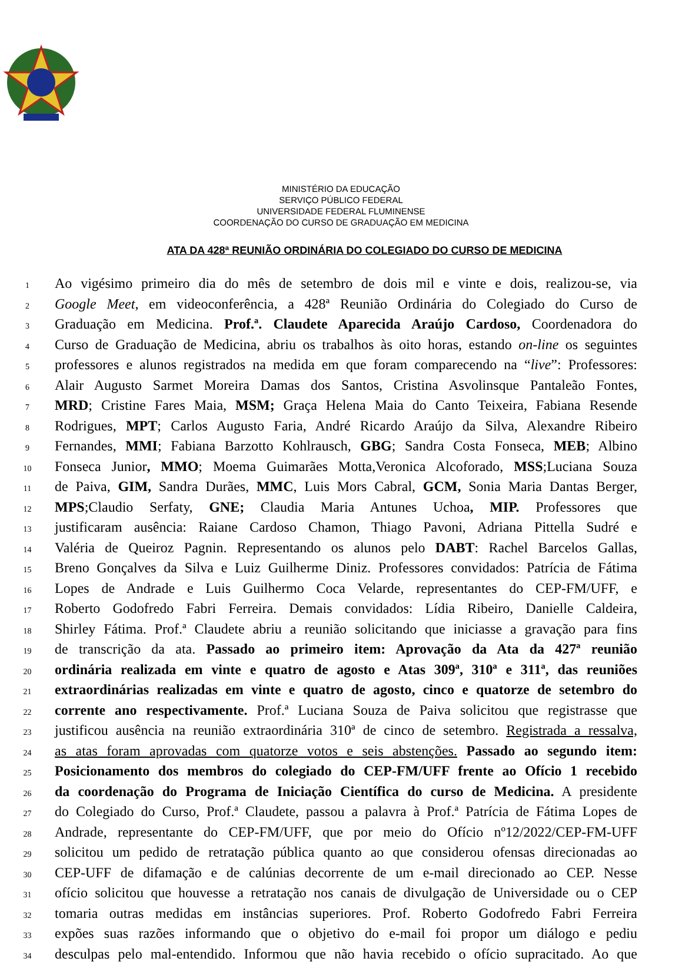MINISTÉRIO DA EDUCAÇÃO
SERVIÇO PÚBLICO FEDERAL
UNIVERSIDADE FEDERAL FLUMINENSE
COORDENAÇÃO DO CURSO DE GRADUAÇÃO EM MEDICINA
ATA DA 428ª REUNIÃO ORDINÁRIA DO COLEGIADO DO CURSO DE MEDICINA
1 Ao vigésimo primeiro dia do mês de setembro de dois mil e vinte e dois, realizou-se, via
2 Google Meet, em videoconferência, a 428ª Reunião Ordinária do Colegiado do Curso de
3 Graduação em Medicina. Prof.ª. Claudete Aparecida Araújo Cardoso, Coordenadora do
4 Curso de Graduação de Medicina, abriu os trabalhos às oito horas, estando on-line os seguintes
5 professores e alunos registrados na medida em que foram comparecendo na “live”: Professores:
6 Alair Augusto Sarmet Moreira Damas dos Santos, Cristina Asvolinsque Pantaleão Fontes,
7 MRD; Cristine Fares Maia, MSM; Graça Helena Maia do Canto Teixeira, Fabiana Resende
8 Rodrigues, MPT; Carlos Augusto Faria, André Ricardo Araújo da Silva, Alexandre Ribeiro
9 Fernandes, MMI; Fabiana Barzotto Kohlrausch, GBG; Sandra Costa Fonseca, MEB; Albino
10 Fonseca Junior, MMO; Moema Guimarães Motta,Veronica Alcoforado, MSS;Luciana Souza
11 de Paiva, GIM, Sandra Durães, MMC, Luis Mors Cabral, GCM, Sonia Maria Dantas Berger,
12 MPS;Claudio Serfaty, GNE; Claudia Maria Antunes Uchoa, MIP. Professores que
13 justificaram ausência: Raiane Cardoso Chamon, Thiago Pavoni, Adriana Pittella Sudré e
14 Valéria de Queiroz Pagnin. Representando os alunos pelo DABT: Rachel Barcelos Gallas,
15 Breno Gonçalves da Silva e Luiz Guilherme Diniz. Professores convidados: Patrícia de Fátima
16 Lopes de Andrade e Luis Guilhermo Coca Velarde, representantes do CEP-FM/UFF, e
17 Roberto Godofredo Fabri Ferreira. Demais convidados: Lídia Ribeiro, Danielle Caldeira,
18 Shirley Fátima. Prof.ª Claudete abriu a reunião solicitando que iniciasse a gravação para fins
19 de transcrição da ata. Passado ao primeiro item: Aprovação da Ata da 427ª reunião
20 ordinária realizada em vinte e quatro de agosto e Atas 309ª, 310ª e 311ª, das reuniões
21 extraordinárias realizadas em vinte e quatro de agosto, cinco e quatorze de setembro do
22 corrente ano respectivamente. Prof.ª Luciana Souza de Paiva solicitou que registrasse que
23 justificou ausência na reunião extraordinária 310ª de cinco de setembro. Registrada a ressalva,
24 as atas foram aprovadas com quatorze votos e seis abstenções. Passado ao segundo item:
25 Posicionamento dos membros do colegiado do CEP-FM/UFF frente ao Ofício 1 recebido
26 da coordenação do Programa de Iniciação Científica do curso de Medicina. A presidente
27 do Colegiado do Curso, Prof.ª Claudete, passou a palavra à Prof.ª Patrícia de Fátima Lopes de
28 Andrade, representante do CEP-FM/UFF, que por meio do Ofício nº12/2022/CEP-FM-UFF
29 solicitou um pedido de retratação pública quanto ao que considerou ofensas direcionadas ao
30 CEP-UFF de difamação e de calúnias decorrente de um e-mail direcionado ao CEP. Nesse
31 ofício solicitou que houvesse a retratação nos canais de divulgação de Universidade ou o CEP
32 tomaria outras medidas em instâncias superiores. Prof. Roberto Godofredo Fabri Ferreira
33 expões suas razões informando que o objetivo do e-mail foi propor um diálogo e pediu
34 desculpas pelo mal-entendido. Informou que não havia recebido o ofício supracitado. Ao que